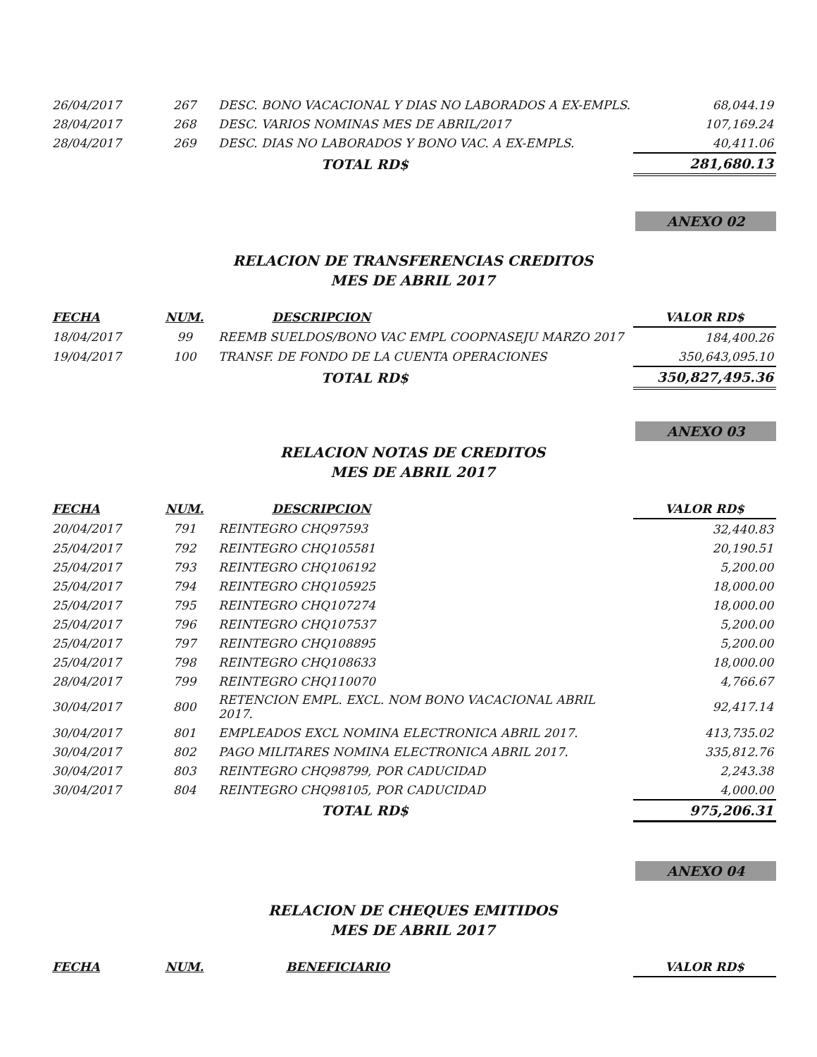| 26/04/2017 | 267 | DESC. BONO VACACIONAL Y DIAS NO LABORADOS A EX-EMPLS. | 68,044.19 |
| 28/04/2017 | 268 | DESC. VARIOS NOMINAS MES DE ABRIL/2017 | 107,169.24 |
| 28/04/2017 | 269 | DESC. DIAS NO LABORADOS Y BONO VAC. A EX-EMPLS. | 40,411.06 |
| | | TOTAL RD$ | 281,680.13 |
ANEXO 02
RELACION DE TRANSFERENCIAS CREDITOS
MES DE ABRIL 2017
| FECHA | NUM. | DESCRIPCION | VALOR RD$ |
| --- | --- | --- | --- |
| 18/04/2017 | 99 | REEMB SUELDOS/BONO VAC EMPL COOPNASEJU MARZO 2017 | 184,400.26 |
| 19/04/2017 | 100 | TRANSF. DE FONDO DE LA CUENTA OPERACIONES | 350,643,095.10 |
| | | TOTAL RD$ | 350,827,495.36 |
ANEXO 03
RELACION NOTAS DE CREDITOS
MES DE ABRIL 2017
| FECHA | NUM. | DESCRIPCION | VALOR RD$ |
| --- | --- | --- | --- |
| 20/04/2017 | 791 | REINTEGRO CHQ97593 | 32,440.83 |
| 25/04/2017 | 792 | REINTEGRO CHQ105581 | 20,190.51 |
| 25/04/2017 | 793 | REINTEGRO CHQ106192 | 5,200.00 |
| 25/04/2017 | 794 | REINTEGRO CHQ105925 | 18,000.00 |
| 25/04/2017 | 795 | REINTEGRO CHQ107274 | 18,000.00 |
| 25/04/2017 | 796 | REINTEGRO CHQ107537 | 5,200.00 |
| 25/04/2017 | 797 | REINTEGRO CHQ108895 | 5,200.00 |
| 25/04/2017 | 798 | REINTEGRO CHQ108633 | 18,000.00 |
| 28/04/2017 | 799 | REINTEGRO CHQ110070 | 4,766.67 |
| 30/04/2017 | 800 | RETENCION EMPL. EXCL. NOM BONO VACACIONAL ABRIL 2017. | 92,417.14 |
| 30/04/2017 | 801 | EMPLEADOS EXCL NOMINA ELECTRONICA ABRIL 2017. | 413,735.02 |
| 30/04/2017 | 802 | PAGO MILITARES NOMINA ELECTRONICA ABRIL 2017. | 335,812.76 |
| 30/04/2017 | 803 | REINTEGRO CHQ98799, POR CADUCIDAD | 2,243.38 |
| 30/04/2017 | 804 | REINTEGRO CHQ98105, POR CADUCIDAD | 4,000.00 |
| | | TOTAL RD$ | 975,206.31 |
ANEXO 04
RELACION DE CHEQUES EMITIDOS
MES DE ABRIL 2017
| FECHA | NUM. | BENEFICIARIO | VALOR RD$ |
| --- | --- | --- | --- |